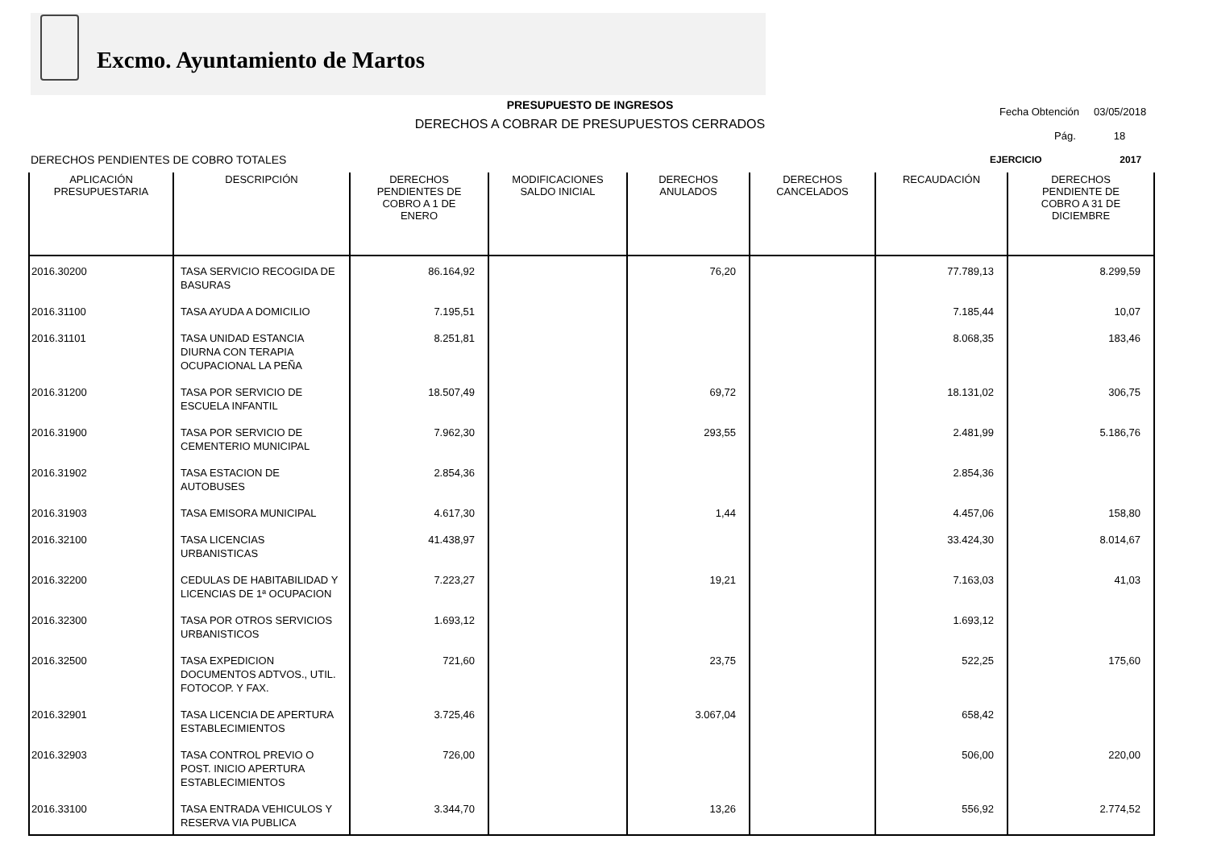Excmo. Ayuntamiento de Martos
PRESUPUESTO DE INGRESOS
DERECHOS A COBRAR DE PRESUPUESTOS CERRADOS
Fecha Obtención 03/05/2018
Pág. 18
DERECHOS PENDIENTES DE COBRO TOTALES
EJERCICIO 2017
| APLICACIÓN PRESUPUESTARIA | DESCRIPCIÓN | DERECHOS PENDIENTES DE COBRO A 1 DE ENERO | MODIFICACIONES SALDO INICIAL | DERECHOS ANULADOS | DERECHOS CANCELADOS | RECAUDACIÓN | DERECHOS PENDIENTE DE COBRO A 31 DE DICIEMBRE |
| --- | --- | --- | --- | --- | --- | --- | --- |
| 2016.30200 | TASA SERVICIO RECOGIDA DE BASURAS | 86.164,92 | | 76,20 | | 77.789,13 | 8.299,59 |
| 2016.31100 | TASA AYUDA A DOMICILIO | 7.195,51 | | | | 7.185,44 | 10,07 |
| 2016.31101 | TASA UNIDAD ESTANCIA DIURNA CON TERAPIA OCUPACIONAL LA PEÑA | 8.251,81 | | | | 8.068,35 | 183,46 |
| 2016.31200 | TASA POR SERVICIO DE ESCUELA INFANTIL | 18.507,49 | | 69,72 | | 18.131,02 | 306,75 |
| 2016.31900 | TASA POR SERVICIO DE CEMENTERIO MUNICIPAL | 7.962,30 | | 293,55 | | 2.481,99 | 5.186,76 |
| 2016.31902 | TASA ESTACION DE AUTOBUSES | 2.854,36 | | | | 2.854,36 | |
| 2016.31903 | TASA EMISORA MUNICIPAL | 4.617,30 | | 1,44 | | 4.457,06 | 158,80 |
| 2016.32100 | TASA LICENCIAS URBANISTICAS | 41.438,97 | | | | 33.424,30 | 8.014,67 |
| 2016.32200 | CEDULAS DE HABITABILIDAD Y LICENCIAS DE 1ª OCUPACION | 7.223,27 | | 19,21 | | 7.163,03 | 41,03 |
| 2016.32300 | TASA POR OTROS SERVICIOS URBANISTICOS | 1.693,12 | | | | 1.693,12 | |
| 2016.32500 | TASA EXPEDICION DOCUMENTOS ADTVOS., UTIL. FOTOCOP. Y FAX. | 721,60 | | 23,75 | | 522,25 | 175,60 |
| 2016.32901 | TASA LICENCIA DE APERTURA ESTABLECIMIENTOS | 3.725,46 | | 3.067,04 | | 658,42 | |
| 2016.32903 | TASA CONTROL PREVIO O POST. INICIO APERTURA ESTABLECIMIENTOS | 726,00 | | | | 506,00 | 220,00 |
| 2016.33100 | TASA ENTRADA VEHICULOS Y RESERVA VIA PUBLICA | 3.344,70 | | 13,26 | | 556,92 | 2.774,52 |